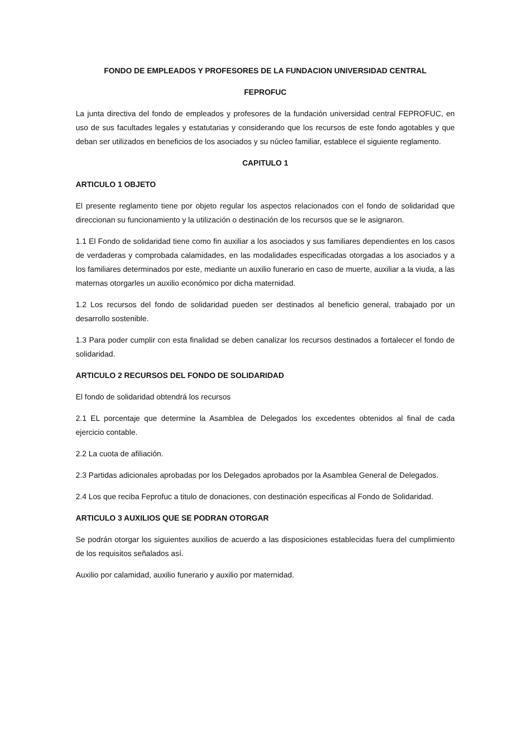FONDO DE EMPLEADOS Y PROFESORES DE LA FUNDACION UNIVERSIDAD CENTRAL
FEPROFUC
La junta directiva del fondo de empleados y profesores de la fundación universidad central FEPROFUC, en uso de sus facultades legales y estatutarias y considerando que los recursos de este fondo agotables y que deban ser utilizados en beneficios de los asociados y su núcleo familiar, establece el siguiente reglamento.
CAPITULO 1
ARTICULO 1 OBJETO
El presente reglamento tiene por objeto regular los aspectos relacionados con el fondo de solidaridad que direccionan su funcionamiento y la utilización o destinación de los recursos que se le asignaron.
1.1 El Fondo de solidaridad tiene como fin auxiliar a los asociados y sus familiares dependientes en los casos de verdaderas y comprobada calamidades, en las modalidades especificadas otorgadas a los asociados y a los familiares determinados por este, mediante un auxilio funerario en caso de muerte, auxiliar a la viuda, a las maternas otorgarles un auxilio económico por dicha maternidad.
1.2 Los recursos del fondo de solidaridad pueden ser destinados al beneficio general, trabajado por un desarrollo sostenible.
1.3 Para poder cumplir con esta finalidad se deben canalizar los recursos destinados a fortalecer el fondo de solidaridad.
ARTICULO 2 RECURSOS DEL FONDO DE SOLIDARIDAD
El fondo de solidaridad obtendrá los recursos
2.1 EL porcentaje que determine la Asamblea de Delegados los excedentes obtenidos al final de cada ejercicio contable.
2.2 La cuota de afiliación.
2.3 Partidas adicionales aprobadas por los Delegados aprobados por la Asamblea General de Delegados.
2.4 Los que reciba Feprofuc a titulo de donaciones, con destinación especificas al Fondo de Solidaridad.
ARTICULO 3 AUXILIOS QUE SE PODRAN OTORGAR
Se podrán otorgar los siguientes auxilios de acuerdo a las disposiciones establecidas fuera del cumplimiento de los requisitos señalados así.
Auxilio por calamidad, auxilio funerario y auxilio por maternidad.